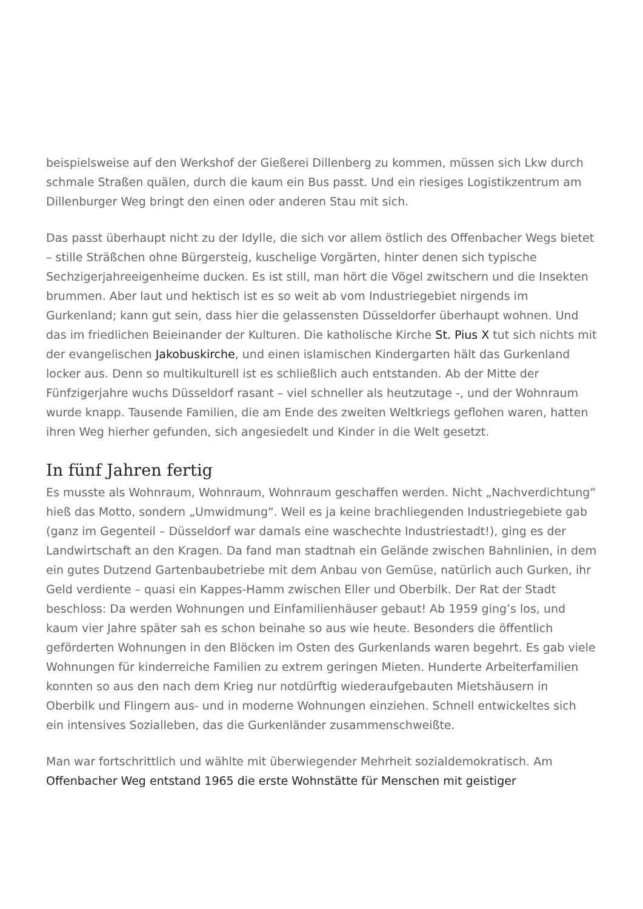beispielsweise auf den Werkshof der Gießerei Dillenberg zu kommen, müssen sich Lkw durch schmale Straßen quälen, durch die kaum ein Bus passt. Und ein riesiges Logistikzentrum am Dillenburger Weg bringt den einen oder anderen Stau mit sich.
Das passt überhaupt nicht zu der Idylle, die sich vor allem östlich des Offenbacher Wegs bietet – stille Sträßchen ohne Bürgersteig, kuschelige Vorgärten, hinter denen sich typische Sechzigerjahreeigenheime ducken. Es ist still, man hört die Vögel zwitschern und die Insekten brummen. Aber laut und hektisch ist es so weit ab vom Industriegebiet nirgends im Gurkenland; kann gut sein, dass hier die gelassensten Düsseldorfer überhaupt wohnen. Und das im friedlichen Beieinander der Kulturen. Die katholische Kirche St. Pius X tut sich nichts mit der evangelischen Jakobuskirche, und einen islamischen Kindergarten hält das Gurkenland locker aus. Denn so multikulturell ist es schließlich auch entstanden. Ab der Mitte der Fünfzigerjahre wuchs Düsseldorf rasant – viel schneller als heutzutage -, und der Wohnraum wurde knapp. Tausende Familien, die am Ende des zweiten Weltkriegs geflohen waren, hatten ihren Weg hierher gefunden, sich angesiedelt und Kinder in die Welt gesetzt.
In fünf Jahren fertig
Es musste als Wohnraum, Wohnraum, Wohnraum geschaffen werden. Nicht „Nachverdichtung“ hieß das Motto, sondern „Umwidmung“. Weil es ja keine brachliegenden Industriegebiete gab (ganz im Gegenteil – Düsseldorf war damals eine waschechte Industriestadt!), ging es der Landwirtschaft an den Kragen. Da fand man stadtnah ein Gelände zwischen Bahnlinien, in dem ein gutes Dutzend Gartenbaubetriebe mit dem Anbau von Gemüse, natürlich auch Gurken, ihr Geld verdiente – quasi ein Kappes-Hamm zwischen Eller und Oberbilk. Der Rat der Stadt beschloss: Da werden Wohnungen und Einfamilienhäuser gebaut! Ab 1959 ging’s los, und kaum vier Jahre später sah es schon beinahe so aus wie heute. Besonders die öffentlich geförderten Wohnungen in den Blöcken im Osten des Gurkenlands waren begehrt. Es gab viele Wohnungen für kinderreiche Familien zu extrem geringen Mieten. Hunderte Arbeiterfamilien konnten so aus den nach dem Krieg nur notdürftig wiederaufgebauten Mietshäusern in Oberbilk und Flingern aus- und in moderne Wohnungen einziehen. Schnell entwickeltes sich ein intensives Sozialleben, das die Gurkenländer zusammenschweißte.
Man war fortschrittlich und wählte mit überwiegender Mehrheit sozialdemokratisch. Am Offenbacher Weg entstand 1965 die erste Wohnstätte für Menschen mit geistiger